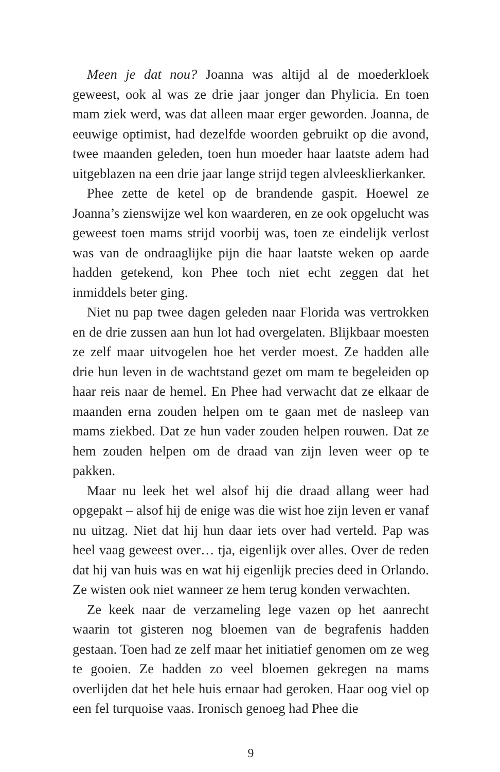Meen je dat nou? Joanna was altijd al de moederkloek geweest, ook al was ze drie jaar jonger dan Phylicia. En toen mam ziek werd, was dat alleen maar erger geworden. Joanna, de eeuwige optimist, had dezelfde woorden gebruikt op die avond, twee maanden geleden, toen hun moeder haar laatste adem had uitgeblazen na een drie jaar lange strijd tegen alvleesklierkanker.
Phee zette de ketel op de brandende gaspit. Hoewel ze Joanna’s zienswijze wel kon waarderen, en ze ook opgelucht was geweest toen mams strijd voorbij was, toen ze eindelijk verlost was van de ondraaglijke pijn die haar laatste weken op aarde hadden getekend, kon Phee toch niet echt zeggen dat het inmiddels beter ging.
Niet nu pap twee dagen geleden naar Florida was vertrokken en de drie zussen aan hun lot had overgelaten. Blijkbaar moesten ze zelf maar uitvogelen hoe het verder moest. Ze hadden alle drie hun leven in de wachtstand gezet om mam te begeleiden op haar reis naar de hemel. En Phee had verwacht dat ze elkaar de maanden erna zouden helpen om te gaan met de nasleep van mams ziekbed. Dat ze hun vader zouden helpen rouwen. Dat ze hem zouden helpen om de draad van zijn leven weer op te pakken.
Maar nu leek het wel alsof hij die draad allang weer had opgepakt – alsof hij de enige was die wist hoe zijn leven er vanaf nu uitzag. Niet dat hij hun daar iets over had verteld. Pap was heel vaag geweest over… tja, eigenlijk over alles. Over de reden dat hij van huis was en wat hij eigenlijk precies deed in Orlando. Ze wisten ook niet wanneer ze hem terug konden verwachten.
Ze keek naar de verzameling lege vazen op het aanrecht waarin tot gisteren nog bloemen van de begrafenis hadden gestaan. Toen had ze zelf maar het initiatief genomen om ze weg te gooien. Ze hadden zo veel bloemen gekregen na mams overlijden dat het hele huis ernaar had geroken. Haar oog viel op een fel turquoise vaas. Ironisch genoeg had Phee die
9